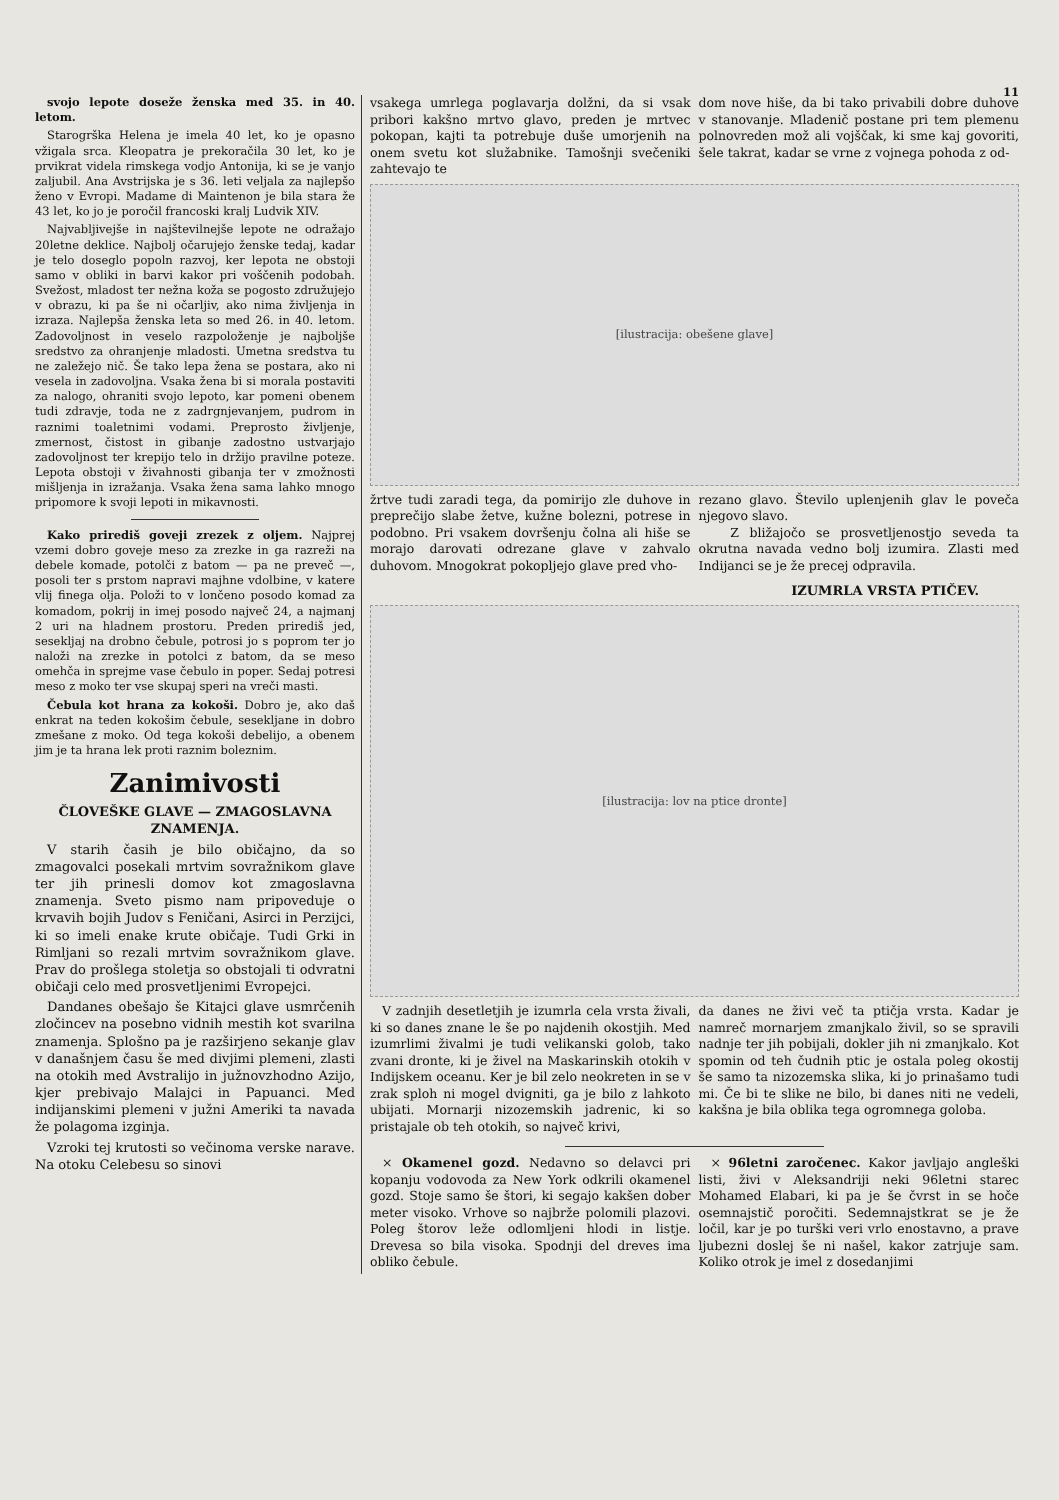11
svojo lepote doseže ženska med 35. in 40. letom.
Starogrška Helena je imela 40 let, ko je opasno vžigala srca. Kleopatra je prekoračila 30 let, ko je prvikrat videla rimskega vodjo Antonija, ki se je vanjo zaljubil. Ana Avstrijska je s 36. leti veljala za najlepšo ženo v Evropi. Madame di Maintenon je bila stara že 43 let, ko jo je poročil francoski kralj Ludvik XIV.
Najvabljivejše in najštevilnejše lepote ne odražajo 20letne deklice. Najbolj očarujejo ženske tedaj, kadar je telo doseglo popoln razvoj, ker lepota ne obstoji samo v obliki in barvi kakor pri voščenih podobah. Svežost, mladost ter nežna koža se pogosto združujejo v obrazu, ki pa še ni očarljiv, ako nima življenja in izraza. Najlepša ženska leta so med 26. in 40. letom. Zadovoljnost in veselo razpoloženje je najboljše sredstvo za ohranjenje mladosti. Umetna sredstva tu ne zaležejo nič. Še tako lepa žena se postara, ako ni vesela in zadovoljna. Vsaka žena bi si morala postaviti za nalogo, ohraniti svojo lepoto, kar pomeni obenem tudi zdravje, toda ne z zadrgnjevanjem, pudrom in raznimi toaletnimi vodami. Preprosto življenje, zmernost, čistost in gibanje zadostno ustvarjajo zadovoljnost ter krepijo telo in držijo pravilne poteze. Lepota obstoji v živahnosti gibanja ter v zmožnosti mišljenja in izražanja. Vsaka žena sama lahko mnogo pripomore k svoji lepoti in mikavnosti.
Kako prirediš goveji zrezek z oljem. Najprej vzemi dobro goveje meso za zrezke in ga razreži na debele komade, potolči z batom — pa ne preveč —, posoli ter s prstom napravi majhne vdolbine, v katere vlij finega olja. Položi to v lončeno posodo komad za komadom, pokrij in imej posodo največ 24, a najmanj 2 uri na hladnem prostoru. Preden prirediš jed, sesekljaj na drobno čebule, potrosi jo s poprom ter jo naloži na zrezke in potolci z batom, da se meso omehča in sprejme vase čebulo in poper. Sedaj potresi meso z moko ter vse skupaj speri na vreči masti.
Čebula kot hrana za kokoši. Dobro je, ako daš enkrat na teden kokošim čebule, sesekljane in dobro zmešane z moko. Od tega kokoši debelijo, a obenem jim je ta hrana lek proti raznim boleznim.
Zanimivosti
ČLOVEŠKE GLAVE — ZMAGOSLAVNA ZNAMENJA.
V starih časih je bilo običajno, da so zmagovalci posekali mrtvim sovražnikom glave ter jih prinesli domov kot zmagoslavna znamenja. Sveto pismo nam pripoveduje o krvavih bojih Judov s Feničani, Asirci in Perzijci, ki so imeli enake krute običaje. Tudi Grki in Rimljani so rezali mrtvim sovražnikom glave. Prav do prošlega stoletja so obstojali ti odvratni običaji celo med prosvetljenimi Evropejci.
Dandanes obešajo še Kitajci glave usmrčenih zločincev na posebno vidnih mestih kot svarilna znamenja. Splošno pa je razširjeno sekanje glav v današnjem času še med divjimi plemeni, zlasti na otokih med Avstralijo in južnovzhodno Azijo, kjer prebivajo Malajci in Papuanci. Med indijanskimi plemeni v južni Ameriki ta navada že polagoma izginja.
Vzroki tej krutosti so večinoma verske narave. Na otoku Celebesu so sinovi
vsakega umrlega poglavarja dolžni, da si vsak pribori kakšno mrtvo glavo, preden je mrtvec pokopan, kajti ta potrebuje duše umorjenih na onem svetu kot služabnike. Tamošnji svečeniki zahtevajo te
dom nove hiše, da bi tako privabili dobre duhove v stanovanje. Mladenič postane pri tem plemenu polnovreden mož ali vojščak, ki sme kaj govoriti, šele takrat, kadar se vrne z vojnega pohoda z od-
[ilustracija: obešene glave]
žrtve tudi zaradi tega, da pomirijo zle duhove in preprečijo slabe žetve, kužne bolezni, potrese in podobno. Pri vsakem dovršenju čolna ali hiše se morajo darovati odrezane glave v zahvalo duhovom. Mnogokrat pokopljejo glave pred vho-
rezano glavo. Število uplenjenih glav le poveča njegovo slavo.
Z bližajočo se prosvetljenostjo seveda ta okrutna navada vedno bolj izumira. Zlasti med Indijanci se je že precej odpravila.
IZUMRLA VRSTA PTIČEV.
[ilustracija: lov na ptice dronte]
V zadnjih desetletjih je izumrla cela vrsta živali, ki so danes znane le še po najdenih okostjih. Med izumrlimi živalmi je tudi velikanski golob, tako zvani dronte, ki je živel na Maskarinskih otokih v Indijskem oceanu. Ker je bil zelo neokreten in se v zrak sploh ni mogel dvigniti, ga je bilo z lahkoto ubijati. Mornarji nizozemskih jadrenic, ki so pristajale ob teh otokih, so največ krivi,
da danes ne živi več ta ptičja vrsta. Kadar je namreč mornarjem zmanjkalo živil, so se spravili nadnje ter jih pobijali, dokler jih ni zmanjkalo. Kot spomin od teh čudnih ptic je ostala poleg okostij še samo ta nizozemska slika, ki jo prinašamo tudi mi. Če bi te slike ne bilo, bi danes niti ne vedeli, kakšna je bila oblika tega ogromnega goloba.
× Okamenel gozd. Nedavno so delavci pri kopanju vodovoda za New York odkrili okamenel gozd. Stoje samo še štori, ki segajo kakšen dober meter visoko. Vrhove so najbrže polomili plazovi. Poleg štorov leže odlomljeni hlodi in listje. Drevesa so bila visoka. Spodnji del dreves ima obliko čebule.
× 96letni zaročenec. Kakor javljajo angleški listi, živi v Aleksandriji neki 96letni starec Mohamed Elabari, ki pa je še čvrst in se hoče osemnajstič poročiti. Sedemnajstkrat se je že ločil, kar je po turški veri vrlo enostavno, a prave ljubezni doslej še ni našel, kakor zatrjuje sam. Koliko otrok je imel z dosedanjimi